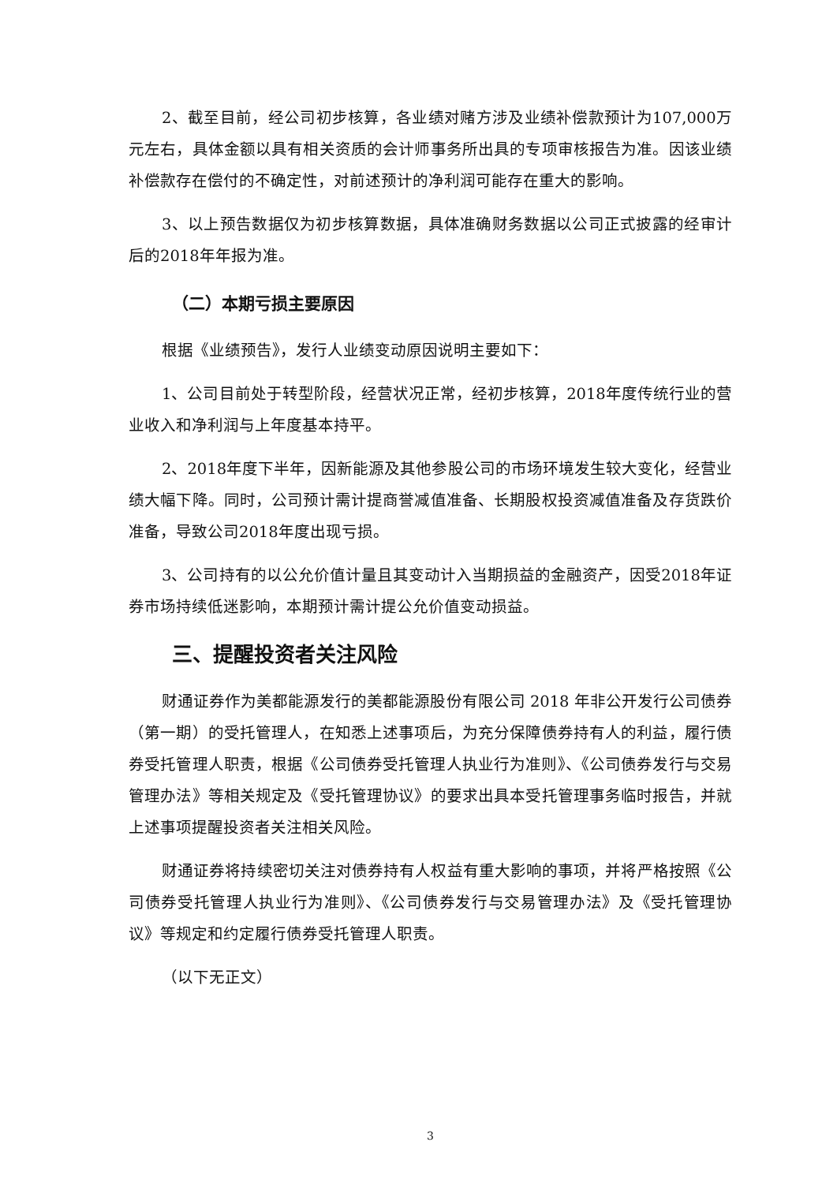2、截至目前，经公司初步核算，各业绩对赌方涉及业绩补偿款预计为107,000万元左右，具体金额以具有相关资质的会计师事务所出具的专项审核报告为准。因该业绩补偿款存在偿付的不确定性，对前述预计的净利润可能存在重大的影响。
3、以上预告数据仅为初步核算数据，具体准确财务数据以公司正式披露的经审计后的2018年年报为准。
（二）本期亏损主要原因
根据《业绩预告》，发行人业绩变动原因说明主要如下：
1、公司目前处于转型阶段，经营状况正常，经初步核算，2018年度传统行业的营业收入和净利润与上年度基本持平。
2、2018年度下半年，因新能源及其他参股公司的市场环境发生较大变化，经营业绩大幅下降。同时，公司预计需计提商誉减值准备、长期股权投资减值准备及存货跌价准备，导致公司2018年度出现亏损。
3、公司持有的以公允价值计量且其变动计入当期损益的金融资产，因受2018年证券市场持续低迷影响，本期预计需计提公允价值变动损益。
三、提醒投资者关注风险
财通证券作为美都能源发行的美都能源股份有限公司 2018 年非公开发行公司债券（第一期）的受托管理人，在知悉上述事项后，为充分保障债券持有人的利益，履行债券受托管理人职责，根据《公司债券受托管理人执业行为准则》、《公司债券发行与交易管理办法》等相关规定及《受托管理协议》的要求出具本受托管理事务临时报告，并就上述事项提醒投资者关注相关风险。
财通证券将持续密切关注对债券持有人权益有重大影响的事项，并将严格按照《公司债券受托管理人执业行为准则》、《公司债券发行与交易管理办法》及《受托管理协议》等规定和约定履行债券受托管理人职责。
（以下无正文）
3